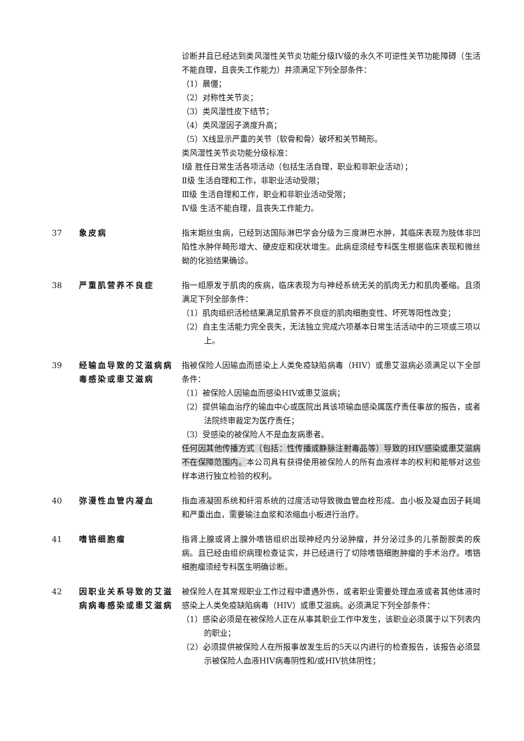诊断并且已经达到类风湿性关节炎功能分级IV级的永久不可逆性关节功能障碍（生活不能自理，且丧失工作能力）并须满足下列全部条件：
（1）晨僵；
（2）对称性关节炎；
（3）类风湿性皮下结节；
（4）类风湿因子滴度升高；
（5）X线显示严重的关节（软骨和骨）破坏和关节畸形。
类风湿性关节炎功能分级标准：
Ⅰ级 胜任日常生活各项活动（包括生活自理，职业和非职业活动）；
Ⅱ级 生活自理和工作，非职业活动受限；
Ⅲ级 生活自理和工作，职业和非职业活动受限；
Ⅳ级 生活不能自理，且丧失工作能力。
37 象皮病 指末期丝虫病，已经到达国际淋巴学会分级为三度淋巴水肿，其临床表现为肢体非凹陷性水肿伴畸形增大、硬皮症和疣状增生。此病症须经专科医生根据临床表现和微丝蚴的化验结果确诊。
38 严重肌营养不良症 指一组原发于肌肉的疾病，临床表现为与神经系统无关的肌肉无力和肌肉萎缩。且须满足下列全部条件：
（1）肌肉组织活检结果满足肌营养不良症的肌肉细胞变性、坏死等阳性改变；
（2）自主生活能力完全丧失，无法独立完成六项基本日常生活活动中的三项或三项以上。
39 经输血导致的艾滋病病毒感染或患艾滋病
指被保险人因输血而感染上人类免疫缺陷病毒（HIV）或患艾滋病必须满足以下全部条件：
（1）被保险人因输血而感染HIV或患艾滋病；
（2）提供输血治疗的输血中心或医院出具该项输血感染属医疗责任事故的报告，或者法院终审裁定为医疗责任；
（3）受感染的被保险人不是血友病患者。
任何因其他传播方式（包括：性传播或静脉注射毒品等）导致的HIV感染或患艾滋病不在保障范围内。本公司具有获得使用被保险人的所有血液样本的权利和能够对这些样本进行独立检验的权利。
40 弥漫性血管内凝血 指血液凝固系统和纤溶系统的过度活动导致微血管血栓形成、血小板及凝血因子耗竭和严重出血，需要输注血浆和浓缩血小板进行治疗。
41 嗜铬细胞瘤 指肾上腺或肾上腺外嗜铬组织出现神经内分泌肿瘤，并分泌过多的儿茶酚胺类的疾病。且已经由组织病理检查证实，并已经进行了切除嗜铬细胞肿瘤的手术治疗。嗜铬细胞瘤须经专科医生明确诊断。
42 因职业关系导致的艾滋病病毒感染或患艾滋病
被保险人在其常规职业工作过程中遭遇外伤，或者职业需要处理血液或者其他体液时感染上人类免疫缺陷病毒（HIV）或患艾滋病。必须满足下列全部条件：
（1）感染必须是在被保险人正在从事其职业工作中发生，该职业必须属于以下列表内的职业；
（2）必须提供被保险人在所报事故发生后的5天以内进行的检查报告，该报告必须显示被保险人血液HIV病毒阴性和/或HIV抗体阴性；